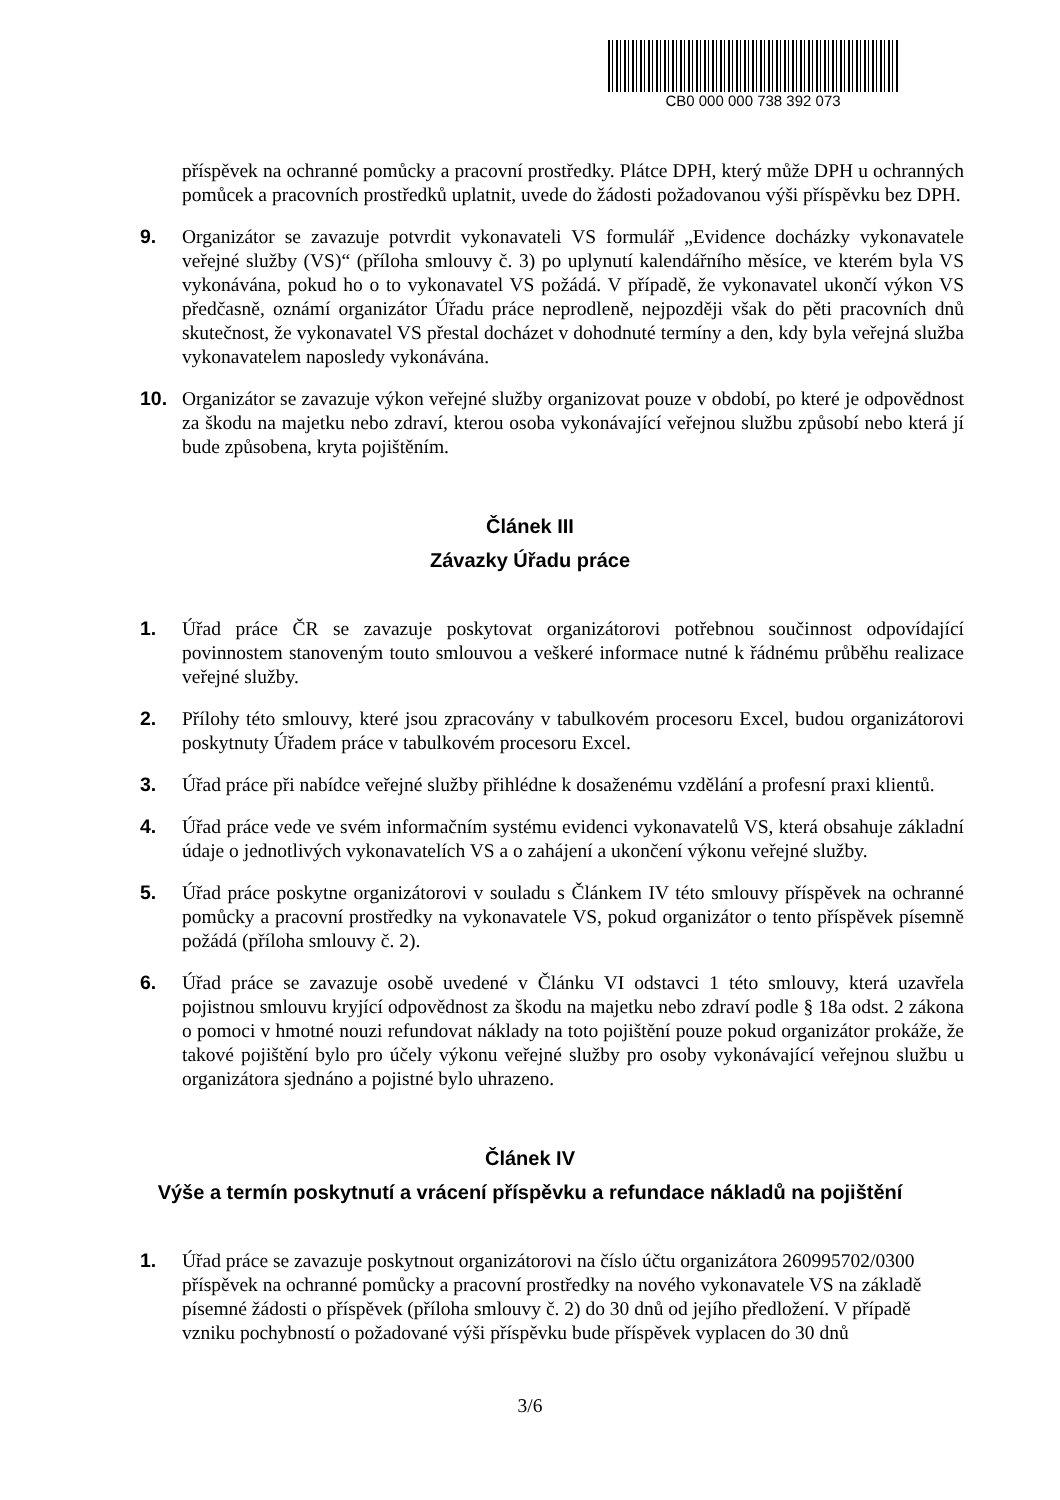CB0 000 000 738 392 073
příspěvek na ochranné pomůcky a pracovní prostředky. Plátce DPH, který může DPH u ochranných pomůcek a pracovních prostředků uplatnit, uvede do žádosti požadovanou výši příspěvku bez DPH.
9.
Organizátor se zavazuje potvrdit vykonavateli VS formulář „Evidence docházky vykonavatele veřejné služby (VS)“ (příloha smlouvy č. 3) po uplynutí kalendářního měsíce, ve kterém byla VS vykonávána, pokud ho o to vykonavatel VS požádá. V případě, že vykonavatel ukončí výkon VS předčasně, oznámí organizátor Úřadu práce neprodleně, nejpozději však do pěti pracovních dnů skutečnost, že vykonavatel VS přestal docházet v dohodnuté termíny a den, kdy byla veřejná služba vykonavatelem naposledy vykonávána.
10.
Organizátor se zavazuje výkon veřejné služby organizovat pouze v období, po které je odpovědnost za škodu na majetku nebo zdraví, kterou osoba vykonávající veřejnou službu způsobí nebo která jí bude způsobena, kryta pojištěním.
Článek III
Závazky Úřadu práce
1.
Úřad práce ČR se zavazuje poskytovat organizátorovi potřebnou součinnost odpovídající povinnostem stanoveným touto smlouvou a veškeré informace nutné k řádnému průběhu realizace veřejné služby.
2.
Přílohy této smlouvy, které jsou zpracovány v tabulkovém procesoru Excel, budou organizátorovi poskytnuty Úřadem práce v tabulkovém procesoru Excel.
3.
Úřad práce při nabídce veřejné služby přihlédne k dosaženému vzdělání a profesní praxi klientů.
4.
Úřad práce vede ve svém informačním systému evidenci vykonavatelů VS, která obsahuje základní údaje o jednotlivých vykonavatelích VS a o zahájení a ukončení výkonu veřejné služby.
5.
Úřad práce poskytne organizátorovi v souladu s Článkem IV této smlouvy příspěvek na ochranné pomůcky a pracovní prostředky na vykonavatele VS, pokud organizátor o tento příspěvek písemně požádá (příloha smlouvy č. 2).
6.
Úřad práce se zavazuje osobě uvedené v Článku VI odstavci 1 této smlouvy, která uzavřela pojistnou smlouvu kryjící odpovědnost za škodu na majetku nebo zdraví podle § 18a odst. 2 zákona o pomoci v hmotné nouzi refundovat náklady na toto pojištění pouze pokud organizátor prokáže, že takové pojištění bylo pro účely výkonu veřejné služby pro osoby vykonávající veřejnou službu u organizátora sjednáno a pojistné bylo uhrazeno.
Článek IV
Výše a termín poskytnutí a vrácení příspěvku a refundace nákladů na pojištění
1.
Úřad práce se zavazuje poskytnout organizátorovi na číslo účtu organizátora 260995702/0300 příspěvek na ochranné pomůcky a pracovní prostředky na nového vykonavatele VS na základě písemné žádosti o příspěvek (příloha smlouvy č. 2) do 30 dnů od jejího předložení. V případě vzniku pochybností o požadované výši příspěvku bude příspěvek vyplacen do 30 dnů
3/6